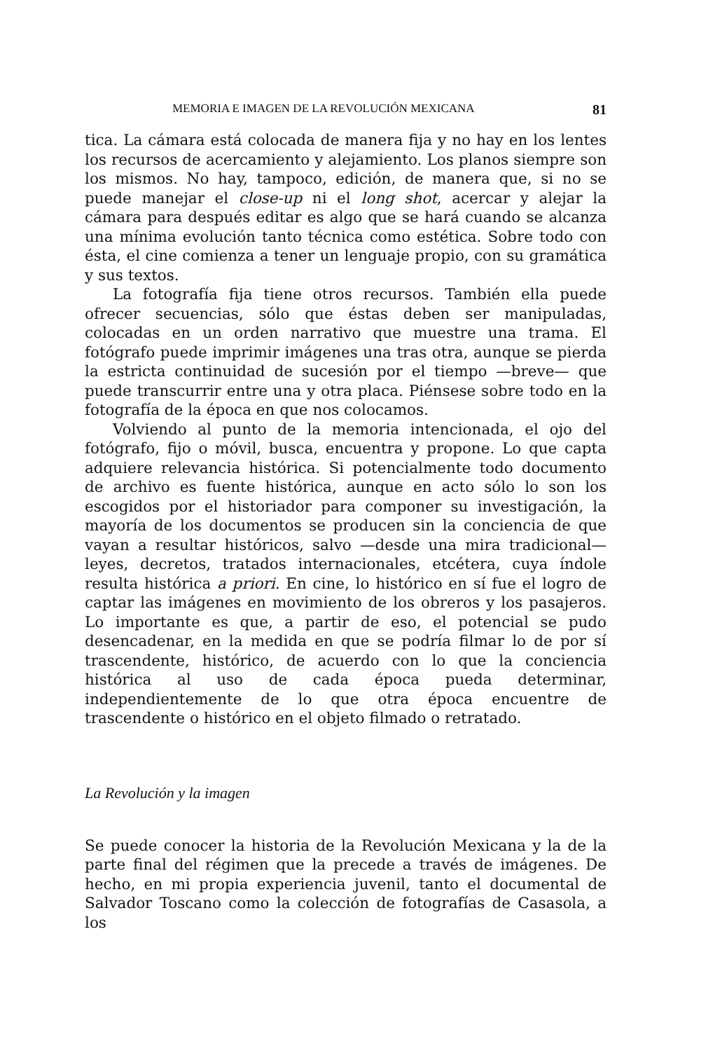MEMORIA E IMAGEN DE LA REVOLUCIÓN MEXICANA 81
tica. La cámara está colocada de manera fija y no hay en los lentes los recursos de acercamiento y alejamiento. Los planos siempre son los mismos. No hay, tampoco, edición, de manera que, si no se puede manejar el close-up ni el long shot, acercar y alejar la cámara para después editar es algo que se hará cuando se alcanza una mínima evolución tanto técnica como estética. Sobre todo con ésta, el cine comienza a tener un lenguaje propio, con su gramática y sus textos.
La fotografía fija tiene otros recursos. También ella puede ofrecer secuencias, sólo que éstas deben ser manipuladas, colocadas en un orden narrativo que muestre una trama. El fotógrafo puede imprimir imágenes una tras otra, aunque se pierda la estricta continuidad de sucesión por el tiempo —breve— que puede transcurrir entre una y otra placa. Piénsese sobre todo en la fotografía de la época en que nos colocamos.
Volviendo al punto de la memoria intencionada, el ojo del fotógrafo, fijo o móvil, busca, encuentra y propone. Lo que capta adquiere relevancia histórica. Si potencialmente todo documento de archivo es fuente histórica, aunque en acto sólo lo son los escogidos por el historiador para componer su investigación, la mayoría de los documentos se producen sin la conciencia de que vayan a resultar históricos, salvo —desde una mira tradicional— leyes, decretos, tratados internacionales, etcétera, cuya índole resulta histórica a priori. En cine, lo histórico en sí fue el logro de captar las imágenes en movimiento de los obreros y los pasajeros. Lo importante es que, a partir de eso, el potencial se pudo desencadenar, en la medida en que se podría filmar lo de por sí trascendente, histórico, de acuerdo con lo que la conciencia histórica al uso de cada época pueda determinar, independientemente de lo que otra época encuentre de trascendente o histórico en el objeto filmado o retratado.
La Revolución y la imagen
Se puede conocer la historia de la Revolución Mexicana y la de la parte final del régimen que la precede a través de imágenes. De hecho, en mi propia experiencia juvenil, tanto el documental de Salvador Toscano como la colección de fotografías de Casasola, a los